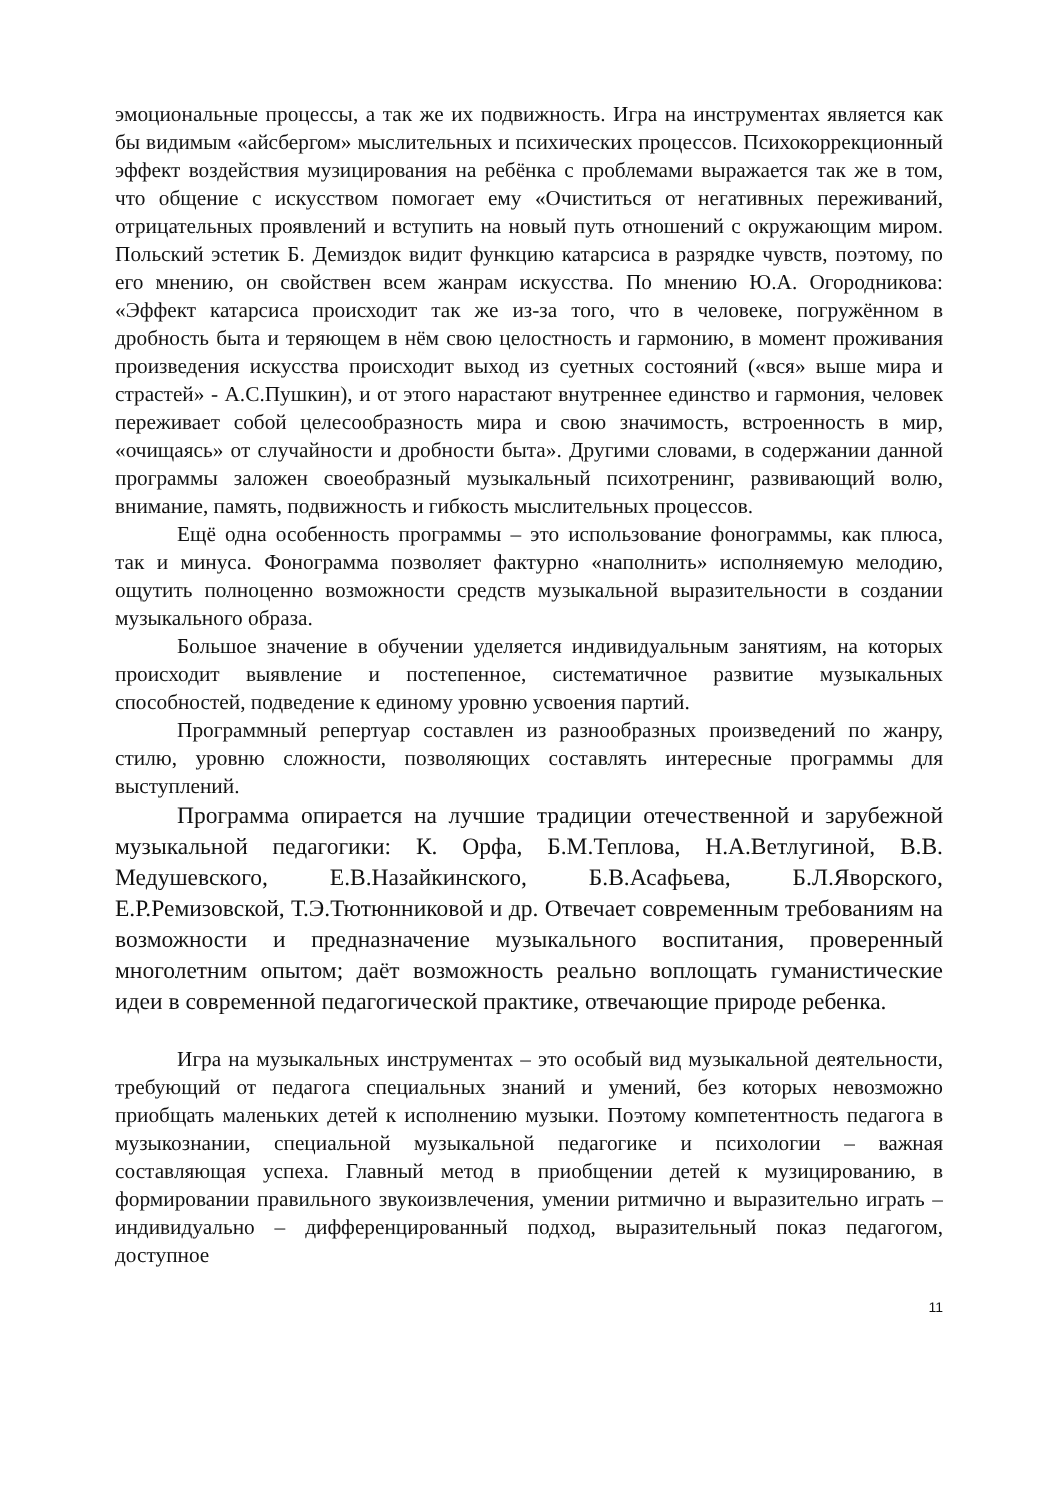эмоциональные процессы, а так же их подвижность. Игра на инструментах является как бы видимым «айсбергом» мыслительных и психических процессов. Психокоррекционный эффект воздействия музицирования на ребёнка с проблемами выражается так же в том, что общение с искусством помогает ему «Очиститься от негативных переживаний, отрицательных проявлений и вступить на новый путь отношений с окружающим миром. Польский эстетик Б. Демиздок видит функцию катарсиса в разрядке чувств, поэтому, по его мнению, он свойствен всем жанрам искусства. По мнению Ю.А. Огородникова: «Эффект катарсиса происходит так же из-за того, что в человеке, погружённом в дробность быта и теряющем в нём свою целостность и гармонию, в момент проживания произведения искусства происходит выход из суетных состояний («вся» выше мира и страстей» - А.С.Пушкин), и от этого нарастают внутреннее единство и гармония, человек переживает собой целесообразность мира и свою значимость, встроенность в мир, «очищаясь» от случайности и дробности быта». Другими словами, в содержании данной программы заложен своеобразный музыкальный психотренинг, развивающий волю, внимание, память, подвижность и гибкость мыслительных процессов.
Ещё одна особенность программы – это использование фонограммы, как плюса, так и минуса. Фонограмма позволяет фактурно «наполнить» исполняемую мелодию, ощутить полноценно возможности средств музыкальной выразительности в создании музыкального образа.
Большое значение в обучении уделяется индивидуальным занятиям, на которых происходит выявление и постепенное, систематичное развитие музыкальных способностей, подведение к единому уровню усвоения партий.
Программный репертуар составлен из разнообразных произведений по жанру, стилю, уровню сложности, позволяющих составлять интересные программы для выступлений.
Программа опирается на лучшие традиции отечественной и зарубежной музыкальной педагогики: К. Орфа, Б.М.Теплова, Н.А.Ветлугиной, В.В. Медушевского, Е.В.Назайкинского, Б.В.Асафьева, Б.Л.Яворского, Е.Р.Ремизовской, Т.Э.Тютюнниковой и др. Отвечает современным требованиям на возможности и предназначение музыкального воспитания, проверенный многолетним опытом; даёт возможность реально воплощать гуманистические идеи в современной педагогической практике, отвечающие природе ребенка.
Игра на музыкальных инструментах – это особый вид музыкальной деятельности, требующий от педагога специальных знаний и умений, без которых невозможно приобщать маленьких детей к исполнению музыки. Поэтому компетентность педагога в музыкознании, специальной музыкальной педагогике и психологии – важная составляющая успеха. Главный метод в приобщении детей к музицированию, в формировании правильного звукоизвлечения, умении ритмично и выразительно играть – индивидуально – дифференцированный подход, выразительный показ педагогом, доступное
11